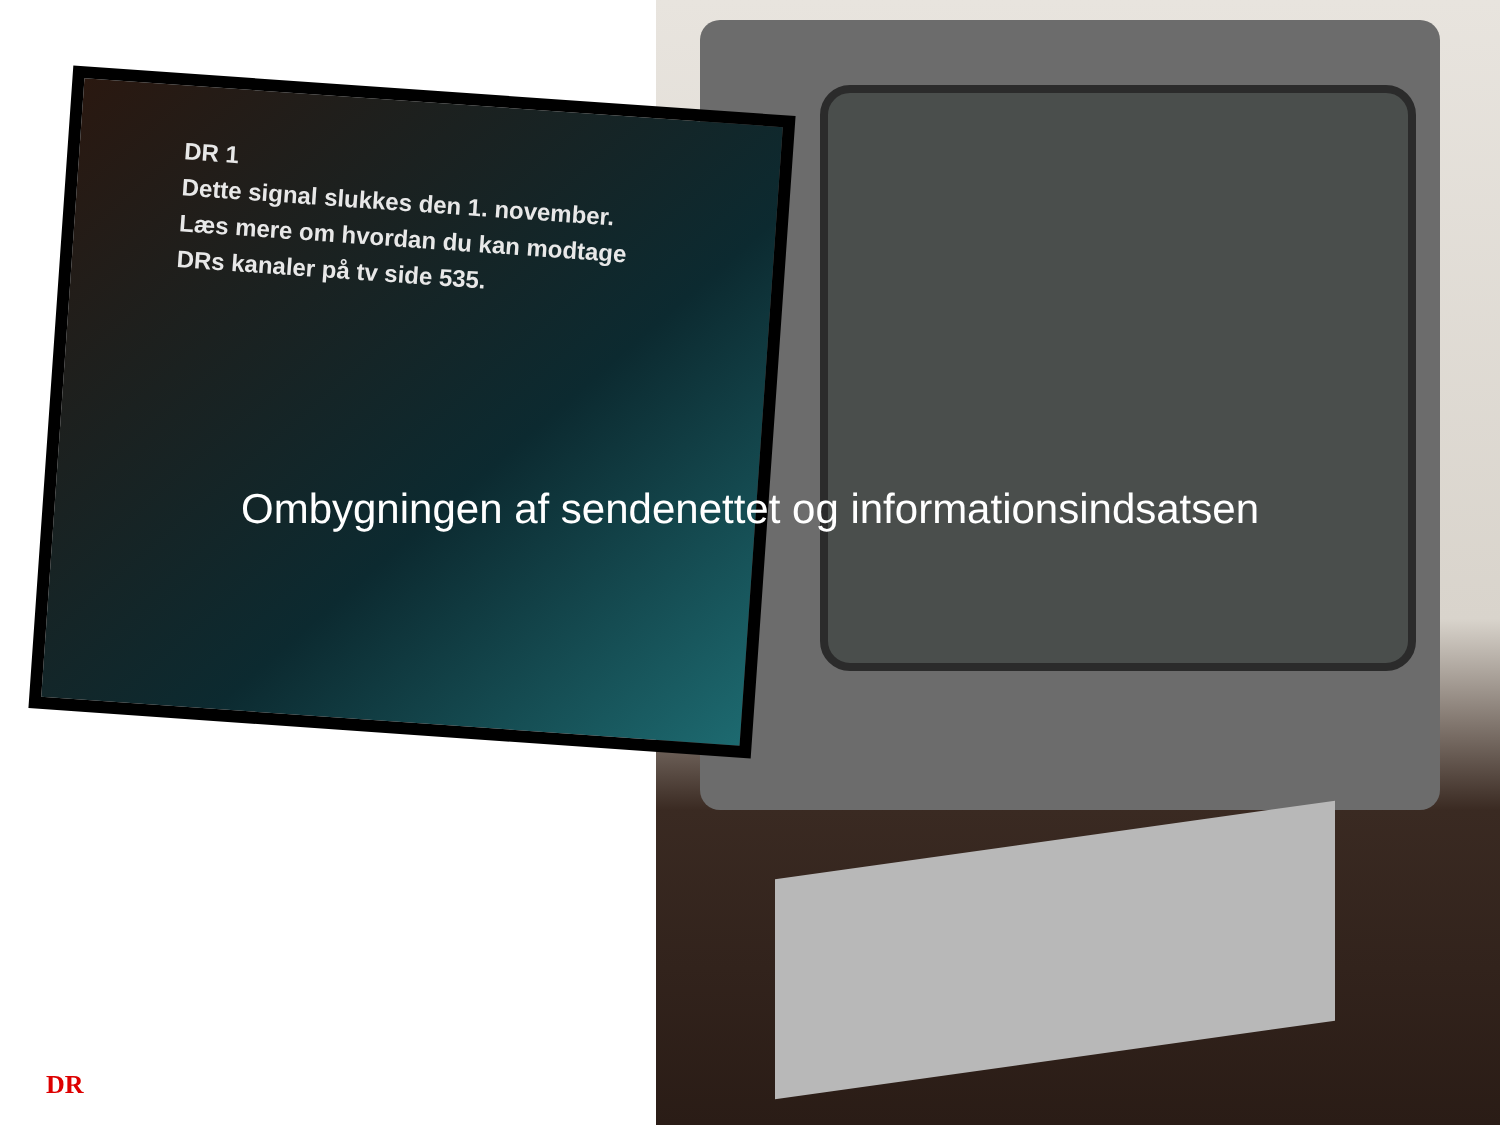DR 1
Dette signal slukkes den 1. november. Læs mere om hvordan du kan modtage DRs kanaler på tv side 535.
Ombygningen af sendenettet og informationsindsatsen
DR